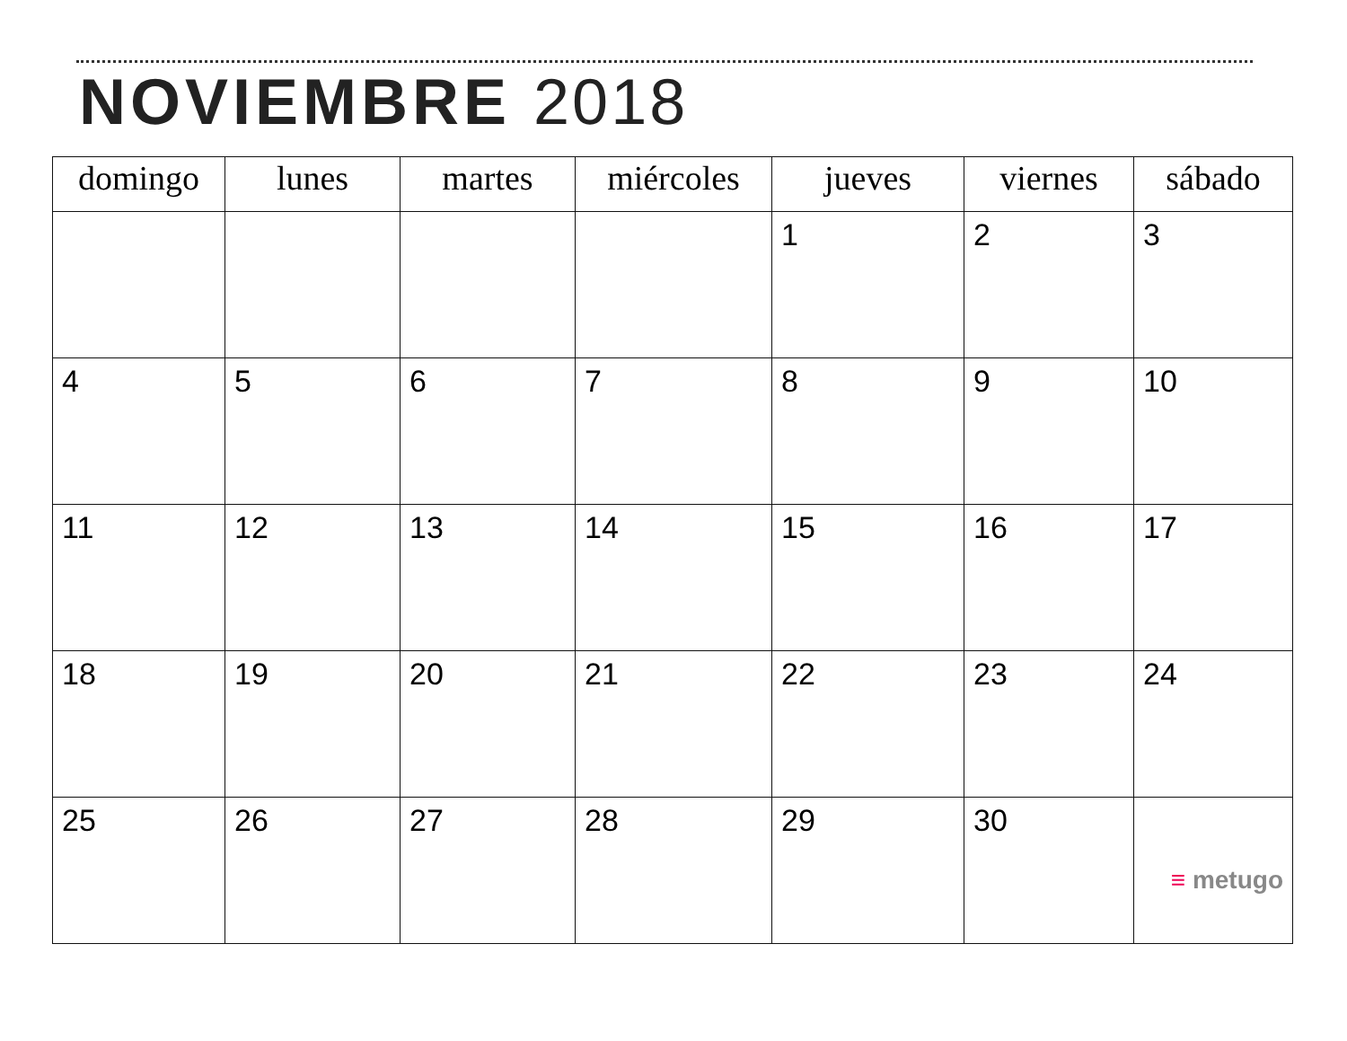NOVIEMBRE 2018
| domingo | lunes | martes | miércoles | jueves | viernes | sábado |
| --- | --- | --- | --- | --- | --- | --- |
| | | | | 1 | 2 | 3 |
| 4 | 5 | 6 | 7 | 8 | 9 | 10 |
| 11 | 12 | 13 | 14 | 15 | 16 | 17 |
| 18 | 19 | 20 | 21 | 22 | 23 | 24 |
| 25 | 26 | 27 | 28 | 29 | 30 | ≡ metugo |